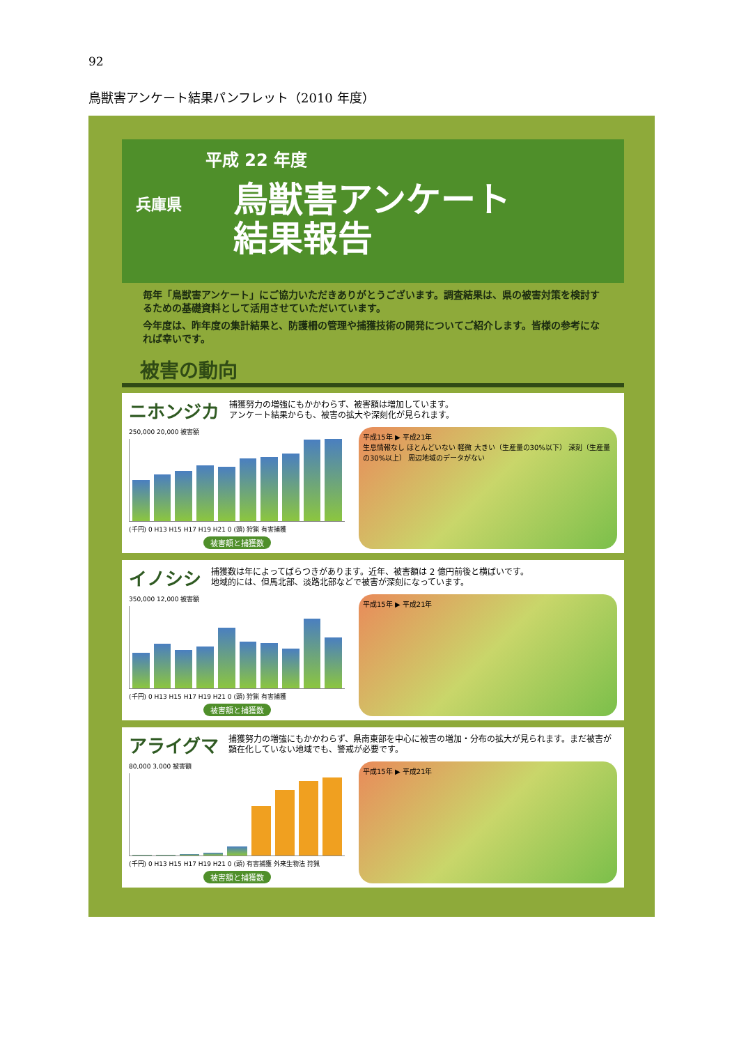92
鳥獣害アンケート結果パンフレット（2010 年度）
平成 22 年度
兵庫県
鳥獣害アンケート
結果報告
毎年「鳥獣害アンケート」にご協力いただきありがとうございます。調査結果は、県の被害対策を検討するための基礎資料として活用させていただいています。
今年度は、昨年度の集計結果と、防護柵の管理や捕獲技術の開発についてご紹介します。皆様の参考になれば幸いです。
被害の動向
ニホンジカ 捕獲努力の増強にもかかわらず、被害額は増加しています。
アンケート結果からも、被害の拡大や深刻化が見られます。
250,000 20,000 被害額
(千円) 0 H13 H15 H17 H19 H21 0 (頭) 狩猟 有害捕獲
被害額と捕獲数
平成15年 ▶ 平成21年
生息情報なし ほとんどいない 軽微 大きい（生産量の30%以下） 深刻（生産量の30%以上） 周辺地域のデータがない
イノシシ 捕獲数は年によってばらつきがあります。近年、被害額は 2 億円前後と横ばいです。
地域的には、但馬北部、淡路北部などで被害が深刻になっています。
350,000 12,000 被害額
(千円) 0 H13 H15 H17 H19 H21 0 (頭) 狩猟 有害捕獲
被害額と捕獲数
平成15年 ▶ 平成21年
アライグマ 捕獲努力の増強にもかかわらず、県南東部を中心に被害の増加・分布の拡大が見られます。まだ被害が顕在化していない地域でも、警戒が必要です。
80,000 3,000 被害額
(千円) 0 H13 H15 H17 H19 H21 0 (頭) 有害捕獲 外来生物法 狩猟
被害額と捕獲数
平成15年 ▶ 平成21年